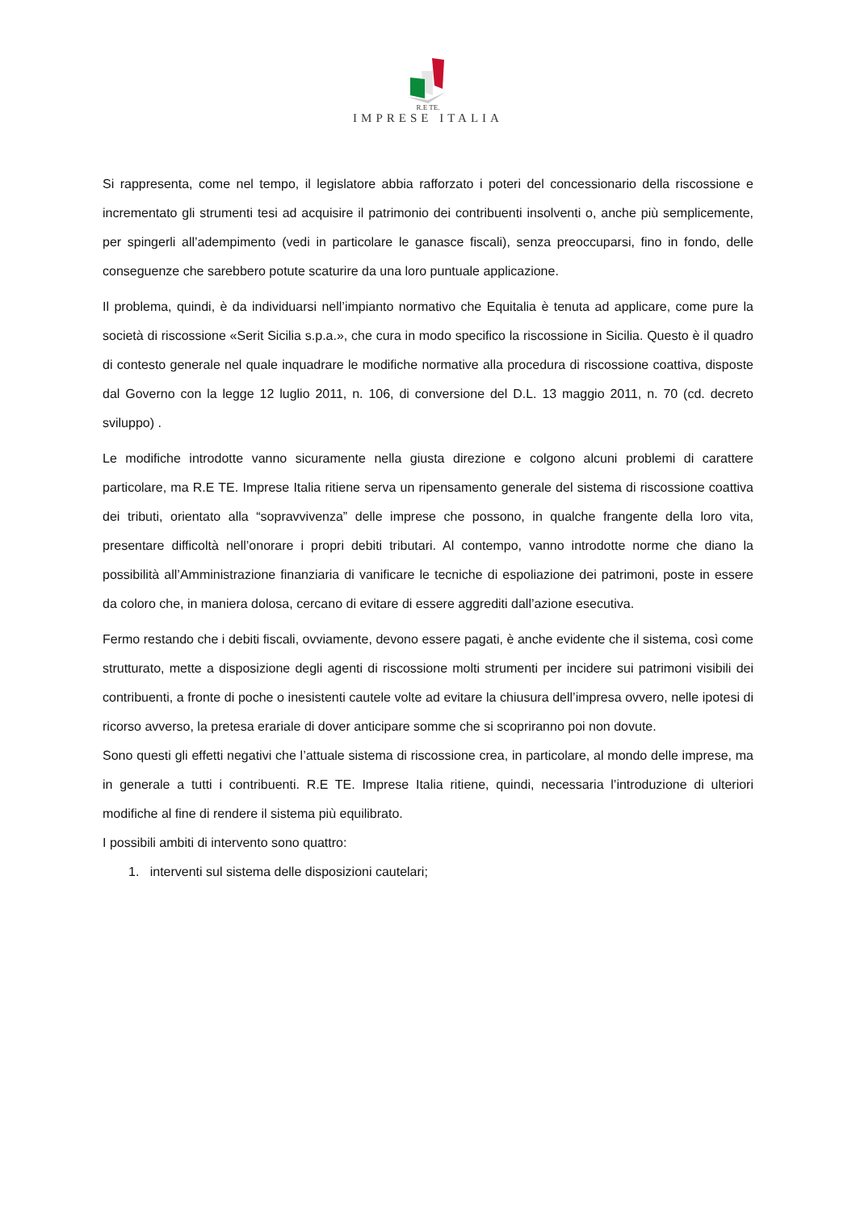R.E TE.
IMPRESE ITALIA
Si rappresenta, come nel tempo, il legislatore abbia rafforzato i poteri del concessionario della riscossione e incrementato gli strumenti tesi ad acquisire il patrimonio dei contribuenti insolventi o, anche più semplicemente, per spingerli all’adempimento (vedi in particolare le ganasce fiscali), senza preoccuparsi, fino in fondo, delle conseguenze che sarebbero potute scaturire da una loro puntuale applicazione.
Il problema, quindi, è da individuarsi nell’impianto normativo che Equitalia è tenuta ad applicare, come pure la società di riscossione «Serit Sicilia s.p.a.», che cura in modo specifico la riscossione in Sicilia. Questo è il quadro di contesto generale nel quale inquadrare le modifiche normative alla procedura di riscossione coattiva, disposte dal Governo con la legge 12 luglio 2011, n. 106, di conversione del D.L. 13 maggio 2011, n. 70 (cd. decreto sviluppo) .
Le modifiche introdotte vanno sicuramente nella giusta direzione e colgono alcuni problemi di carattere particolare, ma R.E TE. Imprese Italia ritiene serva un ripensamento generale del sistema di riscossione coattiva dei tributi, orientato alla “sopravvivenza” delle imprese che possono, in qualche frangente della loro vita, presentare difficoltà nell’onorare i propri debiti tributari. Al contempo, vanno introdotte norme che diano la possibilità all’Amministrazione finanziaria di vanificare le tecniche di espoliazione dei patrimoni, poste in essere da coloro che, in maniera dolosa, cercano di evitare di essere aggrediti dall’azione esecutiva.
Fermo restando che i debiti fiscali, ovviamente, devono essere pagati, è anche evidente che il sistema, così come strutturato, mette a disposizione degli agenti di riscossione molti strumenti per incidere sui patrimoni visibili dei contribuenti, a fronte di poche o inesistenti cautele volte ad evitare la chiusura dell’impresa ovvero, nelle ipotesi di ricorso avverso, la pretesa erariale di dover anticipare somme che si scopriranno poi non dovute.
Sono questi gli effetti negativi che l’attuale sistema di riscossione crea, in particolare, al mondo delle imprese, ma in generale a tutti i contribuenti. R.E TE. Imprese Italia ritiene, quindi, necessaria l’introduzione di ulteriori modifiche al fine di rendere il sistema più equilibrato.
I possibili ambiti di intervento sono quattro:
1. interventi sul sistema delle disposizioni cautelari;